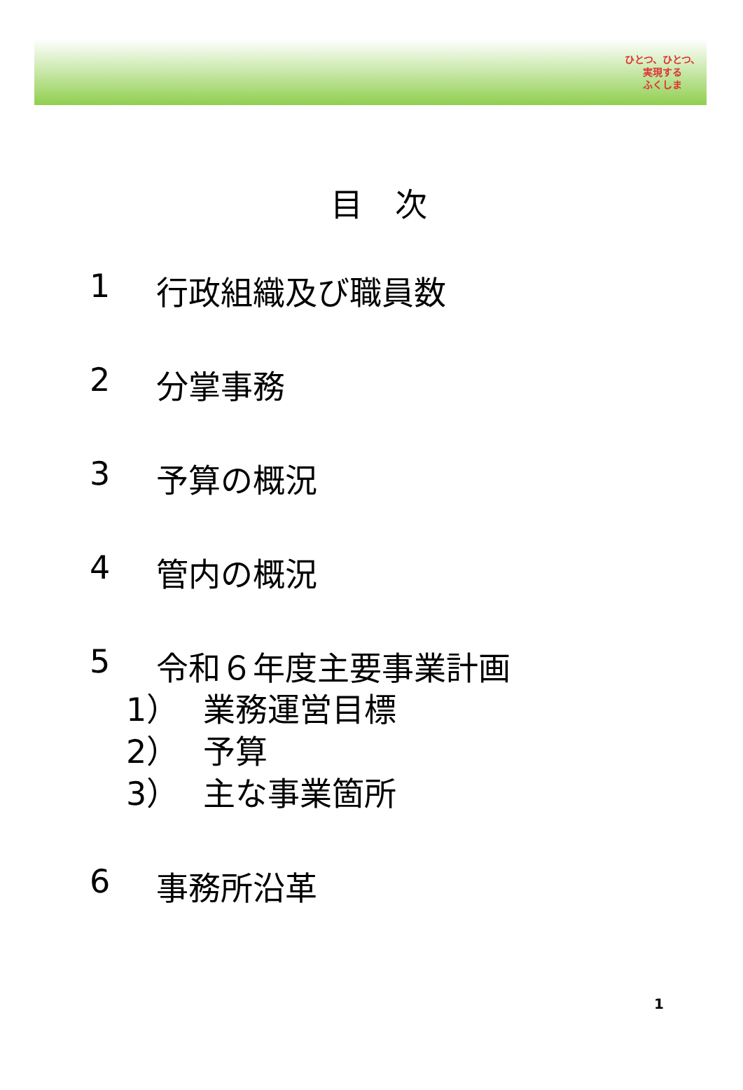ひとつ、ひとつ、
実現する
ふくしま
目　次
1 行政組織及び職員数
2 分掌事務
3 予算の概況
4 管内の概況
5 令和６年度主要事業計画
1） 業務運営目標
2） 予算
3） 主な事業箇所
6 事務所沿革
1